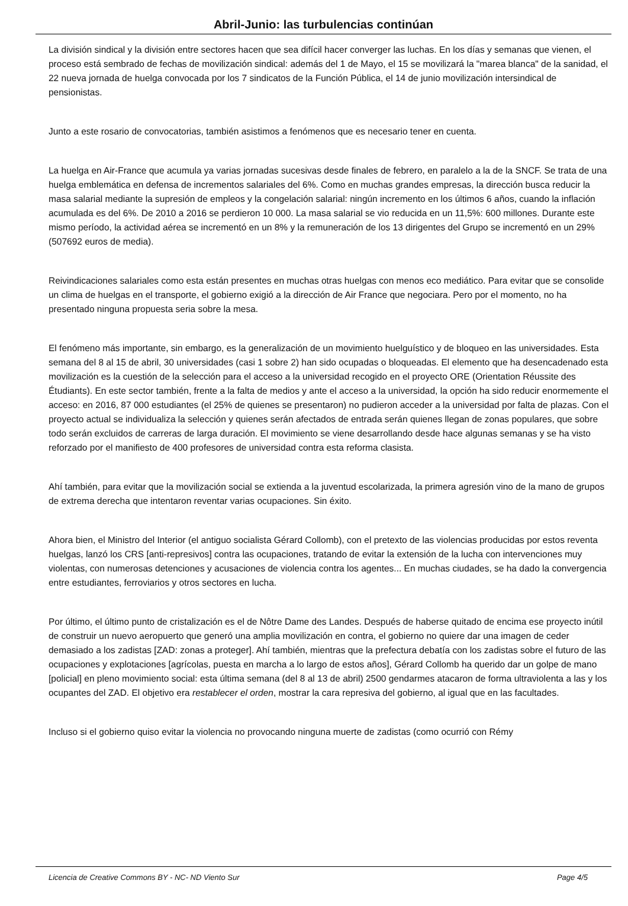Abril-Junio: las turbulencias continúan
La división sindical y la división entre sectores hacen que sea difícil hacer converger las luchas. En los días y semanas que vienen, el proceso está sembrado de fechas de movilización sindical: además del 1 de Mayo, el 15 se movilizará la "marea blanca" de la sanidad, el 22 nueva jornada de huelga convocada por los 7 sindicatos de la Función Pública, el 14 de junio movilización intersindical de pensionistas.
Junto a este rosario de convocatorias, también asistimos a fenómenos que es necesario tener en cuenta.
La huelga en Air-France que acumula ya varias jornadas sucesivas desde finales de febrero, en paralelo a la de la SNCF. Se trata de una huelga emblemática en defensa de incrementos salariales del 6%. Como en muchas grandes empresas, la dirección busca reducir la masa salarial mediante la supresión de empleos y la congelación salarial: ningún incremento en los últimos 6 años, cuando la inflación acumulada es del 6%. De 2010 a 2016 se perdieron 10 000. La masa salarial se vio reducida en un 11,5%: 600 millones. Durante este mismo período, la actividad aérea se incrementó en un 8% y la remuneración de los 13 dirigentes del Grupo se incrementó en un 29% (507692 euros de media).
Reivindicaciones salariales como esta están presentes en muchas otras huelgas con menos eco mediático. Para evitar que se consolide un clima de huelgas en el transporte, el gobierno exigió a la dirección de Air France que negociara. Pero por el momento, no ha presentado ninguna propuesta seria sobre la mesa.
El fenómeno más importante, sin embargo, es la generalización de un movimiento huelguístico y de bloqueo en las universidades. Esta semana del 8 al 15 de abril, 30 universidades (casi 1 sobre 2) han sido ocupadas o bloqueadas. El elemento que ha desencadenado esta movilización es la cuestión de la selección para el acceso a la universidad recogido en el proyecto ORE (Orientation Réussite des Étudiants). En este sector también, frente a la falta de medios y ante el acceso a la universidad, la opción ha sido reducir enormemente el acceso: en 2016, 87 000 estudiantes (el 25% de quienes se presentaron) no pudieron acceder a la universidad por falta de plazas. Con el proyecto actual se individualiza la selección y quienes serán afectados de entrada serán quienes llegan de zonas populares, que sobre todo serán excluidos de carreras de larga duración. El movimiento se viene desarrollando desde hace algunas semanas y se ha visto reforzado por el manifiesto de 400 profesores de universidad contra esta reforma clasista.
Ahí también, para evitar que la movilización social se extienda a la juventud escolarizada, la primera agresión vino de la mano de grupos de extrema derecha que intentaron reventar varias ocupaciones. Sin éxito.
Ahora bien, el Ministro del Interior (el antiguo socialista Gérard Collomb), con el pretexto de las violencias producidas por estos reventa huelgas, lanzó los CRS [anti-represivos] contra las ocupaciones, tratando de evitar la extensión de la lucha con intervenciones muy violentas, con numerosas detenciones y acusaciones de violencia contra los agentes... En muchas ciudades, se ha dado la convergencia entre estudiantes, ferroviarios y otros sectores en lucha.
Por último, el último punto de cristalización es el de Nôtre Dame des Landes. Después de haberse quitado de encima ese proyecto inútil de construir un nuevo aeropuerto que generó una amplia movilización en contra, el gobierno no quiere dar una imagen de ceder demasiado a los zadistas [ZAD: zonas a proteger]. Ahí también, mientras que la prefectura debatía con los zadistas sobre el futuro de las ocupaciones y explotaciones [agrícolas, puesta en marcha a lo largo de estos años], Gérard Collomb ha querido dar un golpe de mano [policial] en pleno movimiento social: esta última semana (del 8 al 13 de abril) 2500 gendarmes atacaron de forma ultraviolenta a las y los ocupantes del ZAD. El objetivo era restablecer el orden, mostrar la cara represiva del gobierno, al igual que en las facultades.
Incluso si el gobierno quiso evitar la violencia no provocando ninguna muerte de zadistas (como ocurrió con Rémy
Licencia de Creative Commons BY - NC- ND Viento Sur Page 4/5